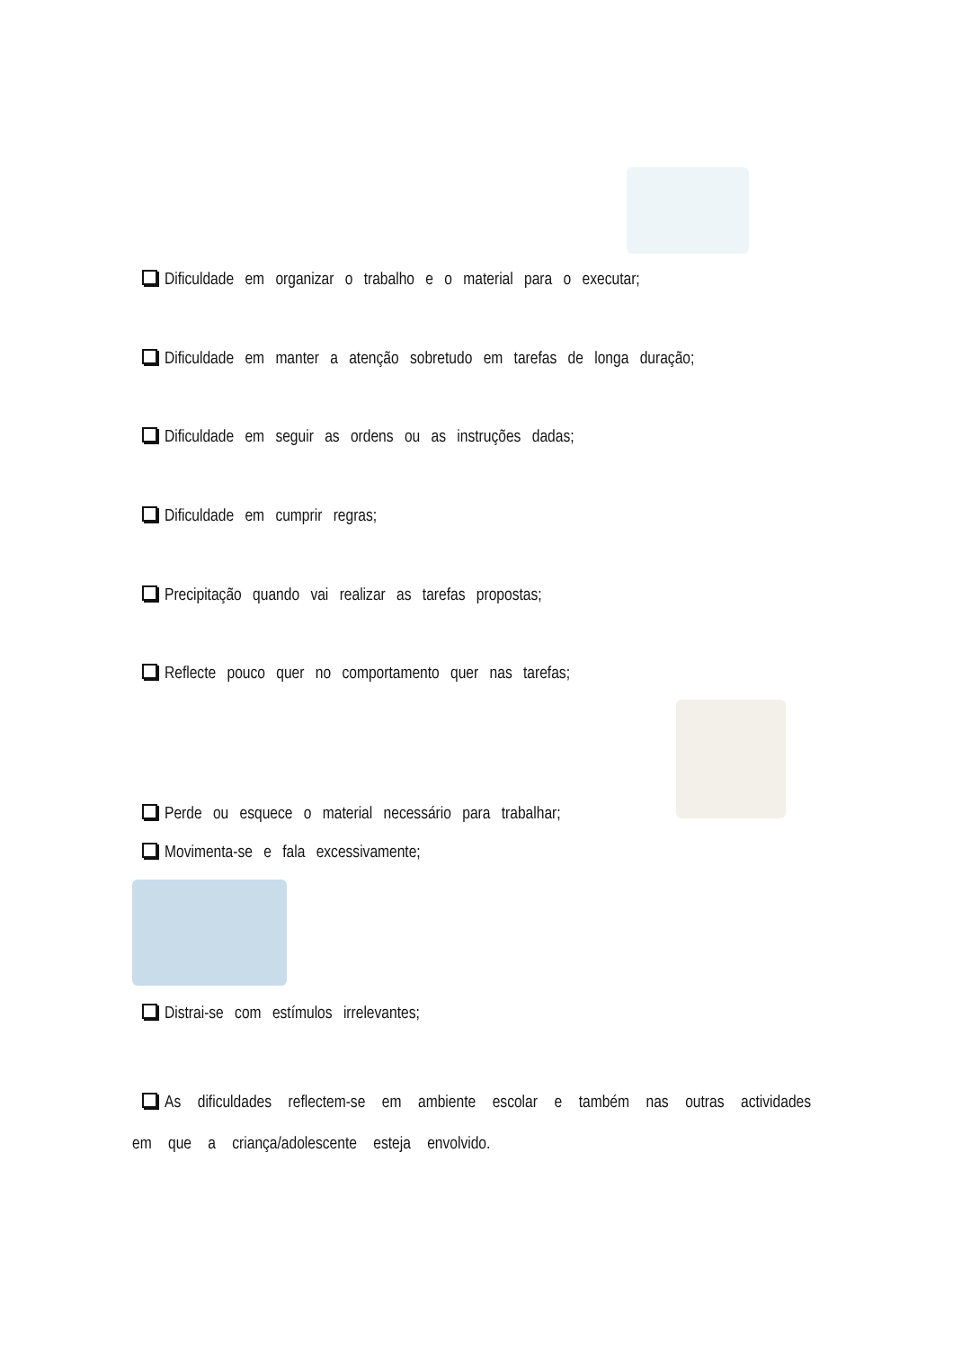Dificuldade em organizar o trabalho e o material para o executar;
Dificuldade em manter a atenção sobretudo em tarefas de longa duração;
Dificuldade em seguir as ordens ou as instruções dadas;
Dificuldade em cumprir regras;
Precipitação quando vai realizar as tarefas propostas;
Reflecte pouco quer no comportamento quer nas tarefas;
Perde ou esquece o material necessário para trabalhar;
Movimenta-se e fala excessivamente;
Distrai-se com estímulos irrelevantes;
As dificuldades reflectem-se em ambiente escolar e também nas outras actividades em que a criança/adolescente esteja envolvido.